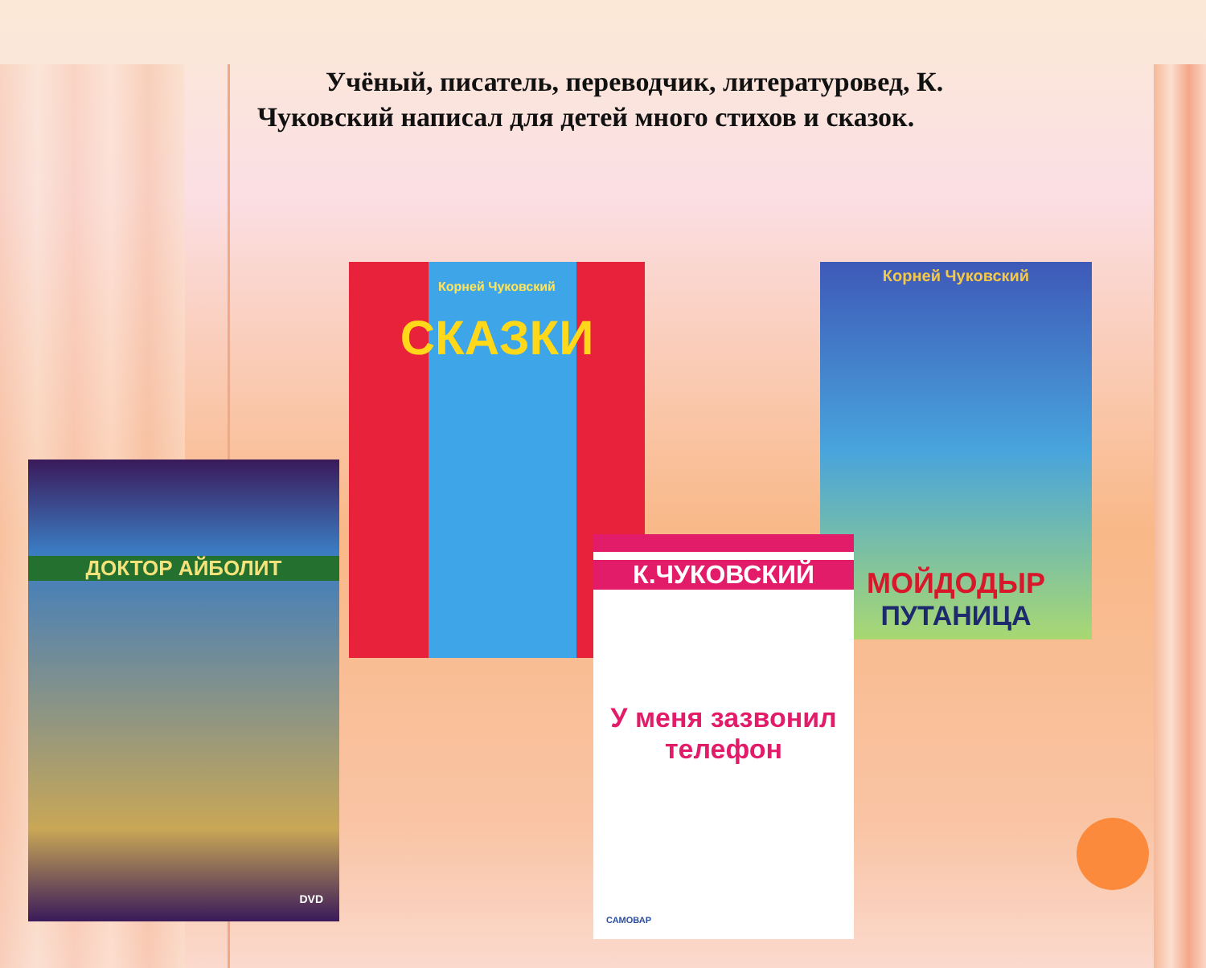Учёный, писатель, переводчик, литературовед, К. Чуковский написал для детей много стихов и сказок.
ДОКТОР АЙБОЛИТ
DVD
Корней Чуковский
СКАЗКИ
Корней Чуковский
МОЙДОДЫР
ПУТАНИЦА
К.ЧУКОВСКИЙ
У меня зазвонил телефон
САМОВАР